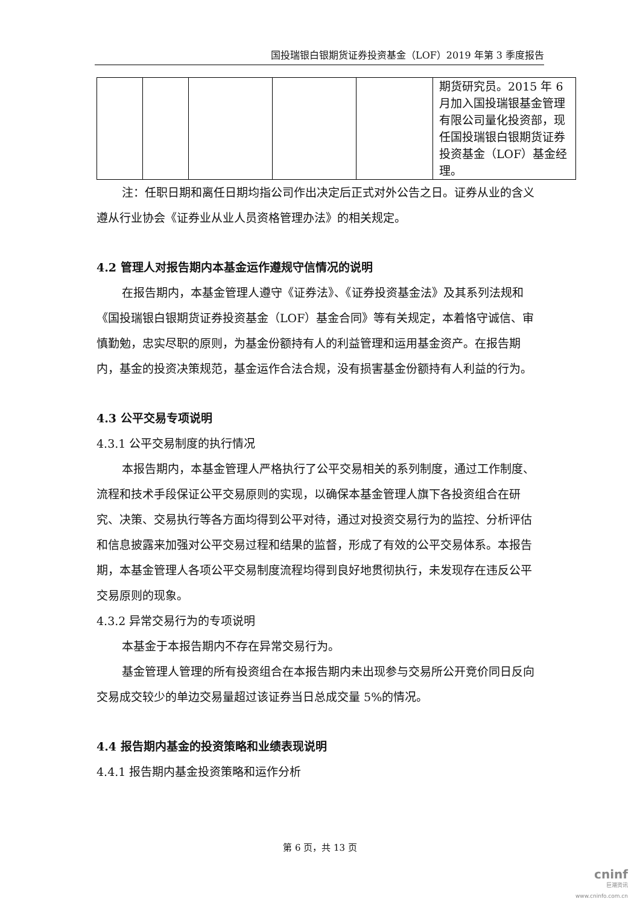国投瑞银白银期货证券投资基金（LOF）2019 年第 3 季度报告
| | | | | | 期货研究员。2015 年 6 月加入国投瑞银基金管理有限公司量化投资部，现任国投瑞银白银期货证券投资基金（LOF）基金经理。 |
注：任职日期和离任日期均指公司作出决定后正式对外公告之日。证券从业的含义遵从行业协会《证券业从业人员资格管理办法》的相关规定。
4.2 管理人对报告期内本基金运作遵规守信情况的说明
在报告期内，本基金管理人遵守《证券法》、《证券投资基金法》及其系列法规和《国投瑞银白银期货证券投资基金（LOF）基金合同》等有关规定，本着恪守诚信、审慎勤勉，忠实尽职的原则，为基金份额持有人的利益管理和运用基金资产。在报告期内，基金的投资决策规范，基金运作合法合规，没有损害基金份额持有人利益的行为。
4.3 公平交易专项说明
4.3.1 公平交易制度的执行情况
本报告期内，本基金管理人严格执行了公平交易相关的系列制度，通过工作制度、流程和技术手段保证公平交易原则的实现，以确保本基金管理人旗下各投资组合在研究、决策、交易执行等各方面均得到公平对待，通过对投资交易行为的监控、分析评估和信息披露来加强对公平交易过程和结果的监督，形成了有效的公平交易体系。本报告期，本基金管理人各项公平交易制度流程均得到良好地贯彻执行，未发现存在违反公平交易原则的现象。
4.3.2 异常交易行为的专项说明
本基金于本报告期内不存在异常交易行为。
基金管理人管理的所有投资组合在本报告期内未出现参与交易所公开竞价同日反向交易成交较少的单边交易量超过该证券当日总成交量 5%的情况。
4.4 报告期内基金的投资策略和业绩表现说明
4.4.1 报告期内基金投资策略和运作分析
第 6 页，共 13 页
cninf
巨潮资讯
www.cninfo.com.cn